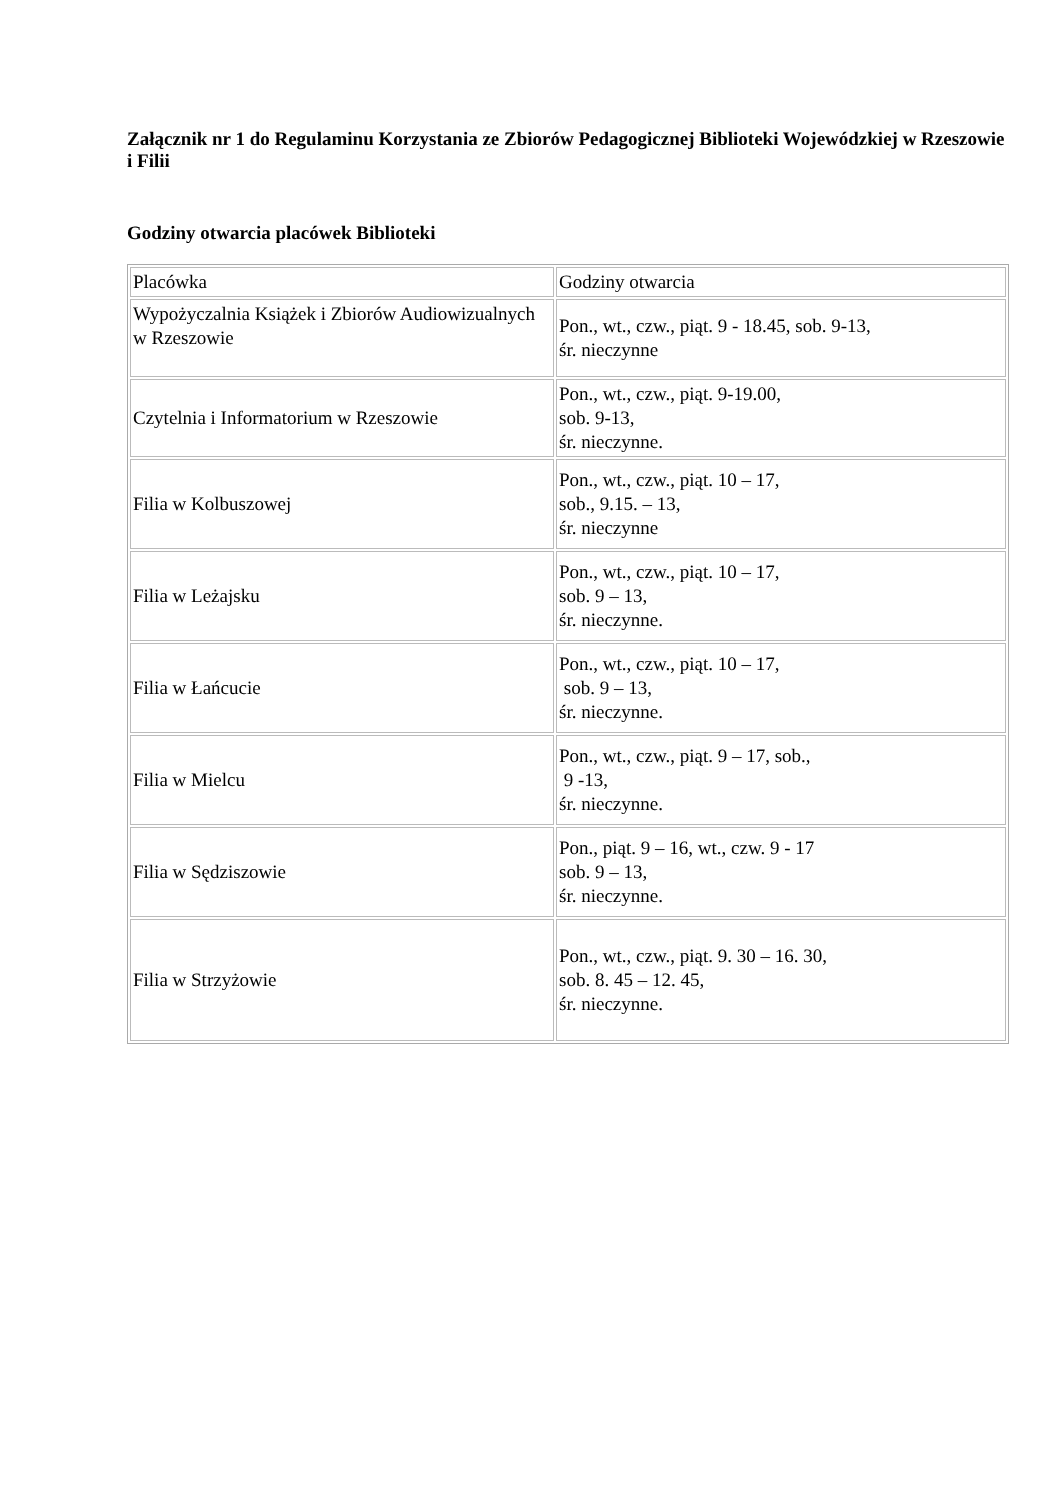Załącznik nr 1 do Regulaminu Korzystania ze Zbiorów Pedagogicznej Biblioteki Wojewódzkiej w Rzeszowie i Filii
Godziny otwarcia placówek Biblioteki
| Placówka | Godziny otwarcia |
| Wypożyczalnia Książek i Zbiorów Audiowizualnych w Rzeszowie | Pon., wt., czw., piąt. 9 - 18.45, sob. 9-13, śr. nieczynne |
| Czytelnia i Informatorium w Rzeszowie | Pon., wt., czw., piąt. 9-19.00, sob. 9-13, śr. nieczynne. |
| Filia w Kolbuszowej | Pon., wt., czw., piąt. 10 – 17, sob., 9.15. – 13, śr. nieczynne |
| Filia w Leżajsku | Pon., wt., czw., piąt. 10 – 17, sob. 9 – 13, śr. nieczynne. |
| Filia w Łańcucie | Pon., wt., czw., piąt. 10 – 17, sob. 9 – 13, śr. nieczynne. |
| Filia w Mielcu | Pon., wt., czw., piąt. 9 – 17, sob., 9 -13, śr. nieczynne. |
| Filia w Sędziszowie | Pon., piąt. 9 – 16, wt., czw. 9 - 17 sob. 9 – 13, śr. nieczynne. |
| Filia w Strzyżowie | Pon., wt., czw., piąt. 9. 30 – 16. 30, sob. 8. 45 – 12. 45, śr. nieczynne. |